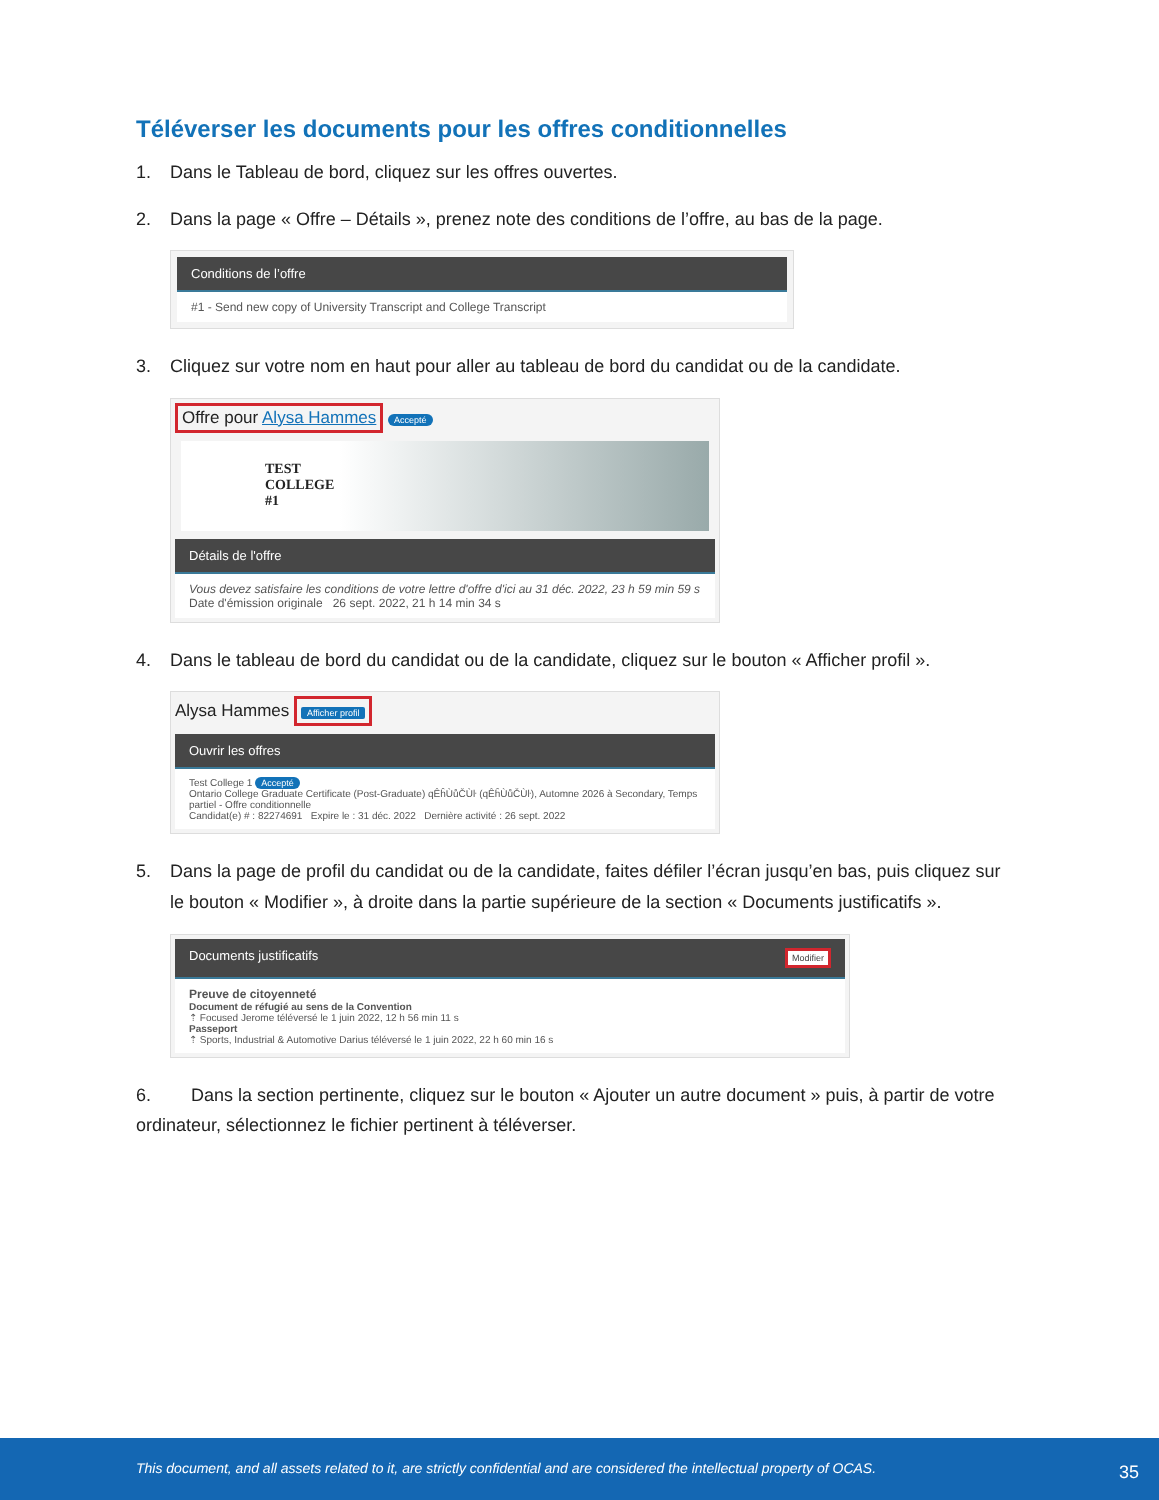Téléverser les documents pour les offres conditionnelles
1. Dans le Tableau de bord, cliquez sur les offres ouvertes.
2. Dans la page « Offre – Détails », prenez note des conditions de l’offre, au bas de la page.
Conditions de l’offre
#1 - Send new copy of University Transcript and College Transcript
3. Cliquez sur votre nom en haut pour aller au tableau de bord du candidat ou de la candidate.
Offre pour Alysa Hammes Accepté
TEST
COLLEGE
#1
Détails de l'offre
Vous devez satisfaire les conditions de votre lettre d'offre d'ici au 31 déc. 2022, 23 h 59 min 59 s
Date d'émission originale 26 sept. 2022, 21 h 14 min 34 s
4. Dans le tableau de bord du candidat ou de la candidate, cliquez sur le bouton « Afficher profil ».
Alysa Hammes Afficher profil
Ouvrir les offres
Test College 1 Accepté
Ontario College Graduate Certificate (Post-Graduate) qÊĥÙůČÙŀ (qÊĥÙůČÙŀ), Automne 2026 à Secondary, Temps partiel - Offre conditionnelle
Candidat(e) # : 82274691 Expire le : 31 déc. 2022 Dernière activité : 26 sept. 2022
5. Dans la page de profil du candidat ou de la candidate, faites défiler l’écran jusqu’en bas, puis cliquez sur le bouton « Modifier », à droite dans la partie supérieure de la section « Documents justificatifs ».
Documents justificatifs Modifier
Preuve de citoyenneté
Document de réfugié au sens de la Convention
⇡ Focused Jerome téléversé le 1 juin 2022, 12 h 56 min 11 s
Passeport
⇡ Sports, Industrial & Automotive Darius téléversé le 1 juin 2022, 22 h 60 min 16 s
6. Dans la section pertinente, cliquez sur le bouton « Ajouter un autre document » puis, à partir de votre ordinateur, sélectionnez le fichier pertinent à téléverser.
This document, and all assets related to it, are strictly confidential and are considered the intellectual property of OCAS. 35